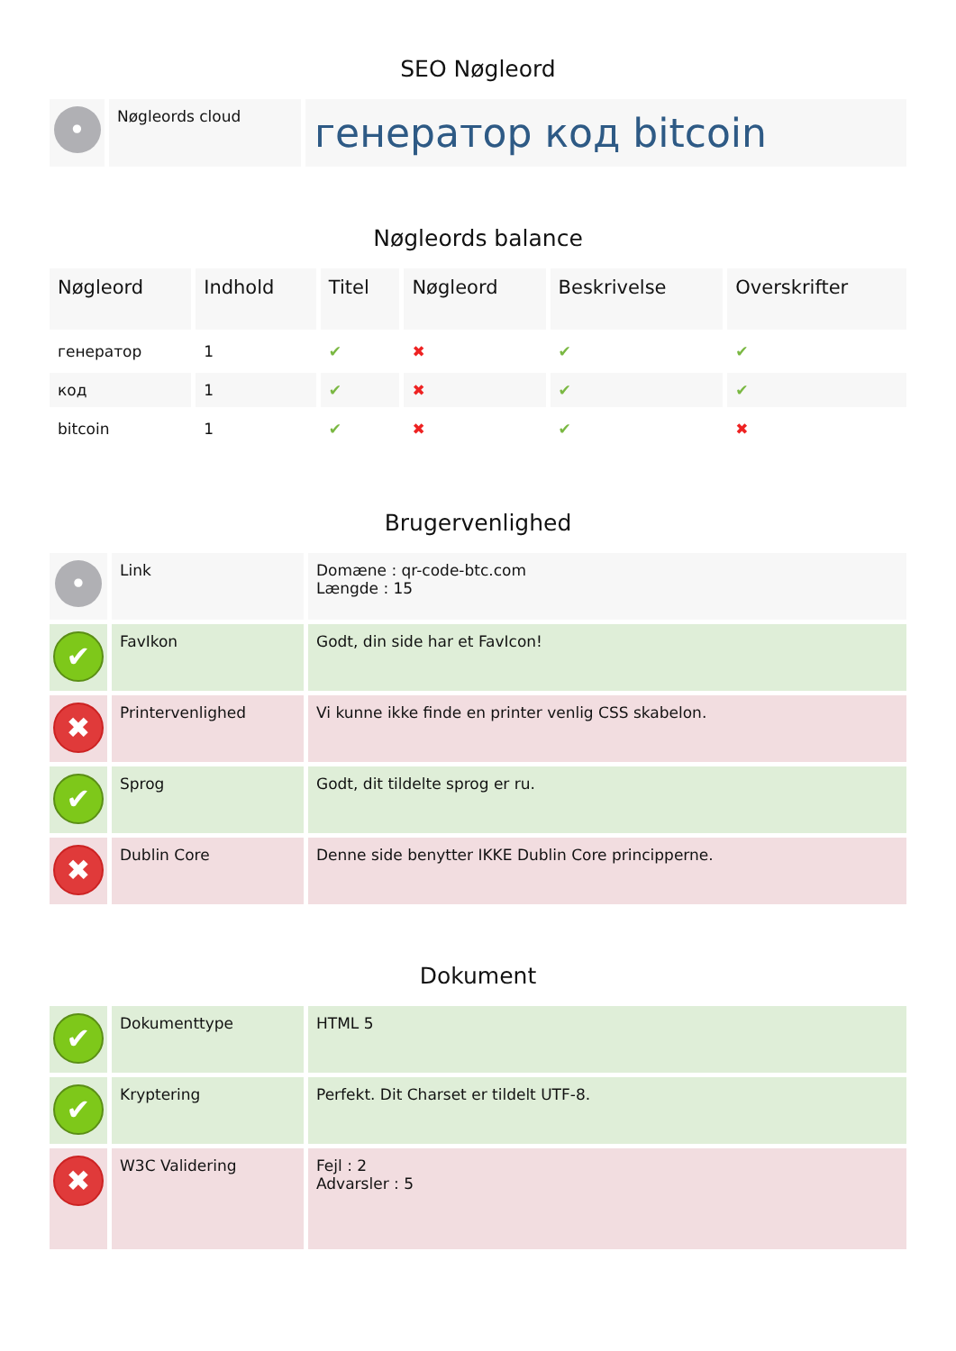SEO Nøgleord
| • | Nøgleords cloud | генератор код bitcoin |
Nøgleords balance
| Nøgleord | Indhold | Titel | Nøgleord | Beskrivelse | Overskrifter |
| --- | --- | --- | --- | --- | --- |
| генератор | 1 | ✔ | ✖ | ✔ | ✔ |
| код | 1 | ✔ | ✖ | ✔ | ✔ |
| bitcoin | 1 | ✔ | ✖ | ✔ | ✖ |
Brugervenlighed
| • | Link | Domæne : qr-code-btc.com Længde : 15 |
| ✔ | FavIkon | Godt, din side har et FavIcon! |
| ✖ | Printervenlighed | Vi kunne ikke finde en printer venlig CSS skabelon. |
| ✔ | Sprog | Godt, dit tildelte sprog er ru. |
| ✖ | Dublin Core | Denne side benytter IKKE Dublin Core principperne. |
Dokument
| ✔ | Dokumenttype | HTML 5 |
| ✔ | Kryptering | Perfekt. Dit Charset er tildelt UTF-8. |
| ✖ | W3C Validering | Fejl : 2 Advarsler : 5 |